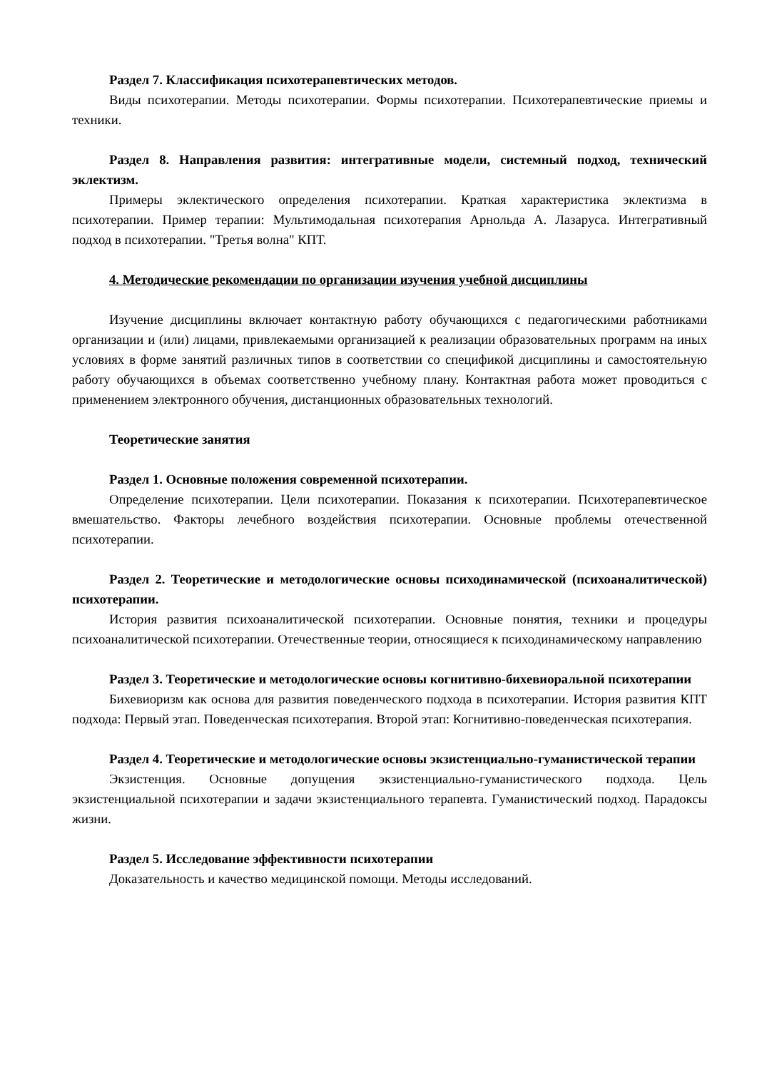Раздел 7. Классификация психотерапевтических методов.
Виды психотерапии. Методы психотерапии. Формы психотерапии. Психотерапевтические приемы и техники.
Раздел 8. Направления развития: интегративные модели, системный подход, технический эклектизм.
Примеры эклектического определения психотерапии. Краткая характеристика эклектизма в психотерапии. Пример терапии: Мультимодальная психотерапия Арнольда А. Лазаруса. Интегративный подход в психотерапии. "Третья волна" КПТ.
4. Методические рекомендации по организации изучения учебной дисциплины
Изучение дисциплины включает контактную работу обучающихся с педагогическими работниками организации и (или) лицами, привлекаемыми организацией к реализации образовательных программ на иных условиях в форме занятий различных типов в соответствии со спецификой дисциплины и самостоятельную работу обучающихся в объемах соответственно учебному плану. Контактная работа может проводиться с применением электронного обучения, дистанционных образовательных технологий.
Теоретические занятия
Раздел 1. Основные положения современной психотерапии.
Определение психотерапии. Цели психотерапии. Показания к психотерапии. Психотерапевтическое вмешательство. Факторы лечебного воздействия психотерапии. Основные проблемы отечественной психотерапии.
Раздел 2. Теоретические и методологические основы психодинамической (психоаналитической) психотерапии.
История развития психоаналитической психотерапии. Основные понятия, техники и процедуры психоаналитической психотерапии. Отечественные теории, относящиеся к психодинамическому направлению
Раздел 3. Теоретические и методологические основы когнитивно-бихевиоральной психотерапии
Бихевиоризм как основа для развития поведенческого подхода в психотерапии. История развития КПТ подхода: Первый этап. Поведенческая психотерапия. Второй этап: Когнитивно-поведенческая психотерапия.
Раздел 4. Теоретические и методологические основы экзистенциально-гуманистической терапии
Экзистенция. Основные допущения экзистенциально-гуманистического подхода. Цель экзистенциальной психотерапии и задачи экзистенциального терапевта. Гуманистический подход. Парадоксы жизни.
Раздел 5. Исследование эффективности психотерапии
Доказательность и качество медицинской помощи. Методы исследований.